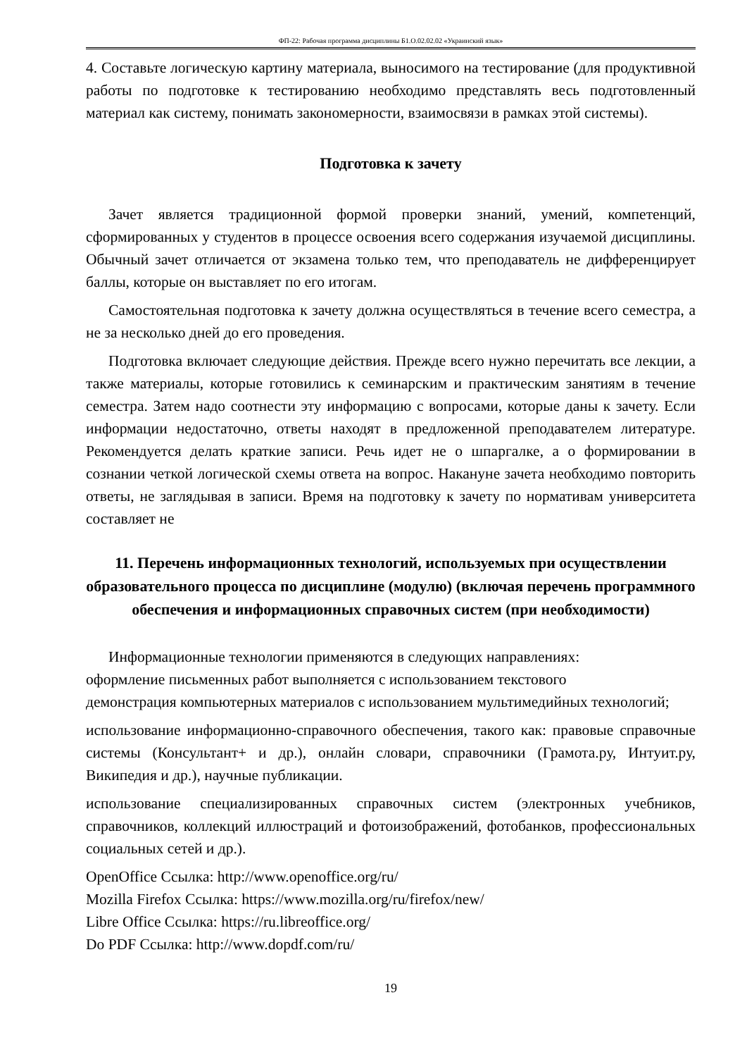ФП-22: Рабочая программа дисциплины Б1.О.02.02.02 «Украинский язык»
4. Составьте логическую картину материала, выносимого на тестирование (для продуктивной работы по подготовке к тестированию необходимо представлять весь подготовленный материал как систему, понимать закономерности, взаимосвязи в рамках этой системы).
Подготовка к зачету
Зачет является традиционной формой проверки знаний, умений, компетенций, сформированных у студентов в процессе освоения всего содержания изучаемой дисциплины. Обычный зачет отличается от экзамена только тем, что преподаватель не дифференцирует баллы, которые он выставляет по его итогам.
Самостоятельная подготовка к зачету должна осуществляться в течение всего семестра, а не за несколько дней до его проведения.
Подготовка включает следующие действия. Прежде всего нужно перечитать все лекции, а также материалы, которые готовились к семинарским и практическим занятиям в течение семестра. Затем надо соотнести эту информацию с вопросами, которые даны к зачету. Если информации недостаточно, ответы находят в предложенной преподавателем литературе. Рекомендуется делать краткие записи. Речь идет не о шпаргалке, а о формировании в сознании четкой логической схемы ответа на вопрос. Накануне зачета необходимо повторить ответы, не заглядывая в записи. Время на подготовку к зачету по нормативам университета составляет не
11. Перечень информационных технологий, используемых при осуществлении образовательного процесса по дисциплине (модулю) (включая перечень программного обеспечения и информационных справочных систем (при необходимости)
Информационные технологии применяются в следующих направлениях:
оформление письменных работ выполняется с использованием текстового
демонстрация компьютерных материалов с использованием мультимедийных технологий;
использование информационно-справочного обеспечения, такого как: правовые справочные системы (Консультант+ и др.), онлайн словари, справочники (Грамота.ру, Интуит.ру, Википедия и др.), научные публикации.
использование специализированных справочных систем (электронных учебников, справочников, коллекций иллюстраций и фотоизображений, фотобанков, профессиональных социальных сетей и др.).
OpenOffice Ссылка: http://www.openoffice.org/ru/
Mozilla Firefox Ссылка: https://www.mozilla.org/ru/firefox/new/
Libre Office Ссылка: https://ru.libreoffice.org/
Do PDF Ссылка: http://www.dopdf.com/ru/
19